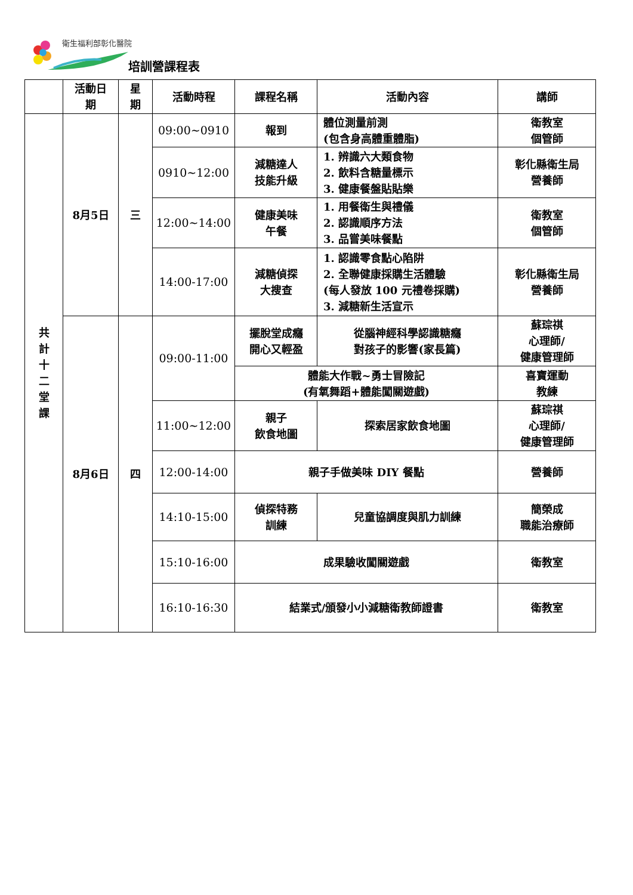衛生福利部彰化醫院
培訓營課程表
| | 活動日 期 | 星 期 | 活動時程 | 課程名稱 | 活動內容 | 講師 |
| --- | --- | --- | --- | --- | --- | --- |
| 共 計 十 二 堂 課 | 8月5日 | 三 | 09:00~0910 | 報到 | 體位測量前測 (包含身高體重體脂) | 衛教室 個管師 |
| | | | 0910~12:00 | 減糖達人 技能升級 | 1. 辨識六大類食物 2. 飲料含糖量標示 3. 健康餐盤貼貼樂 | 彰化縣衛生局 營養師 |
| | | | 12:00~14:00 | 健康美味 午餐 | 1. 用餐衛生與禮儀 2. 認識順序方法 3. 品嘗美味餐點 | 衛教室 個管師 |
| | | | 14:00-17:00 | 減糖偵探 大搜查 | 1. 認識零食點心陷阱 2. 全聯健康採購生活體驗 (每人發放 100 元禮卷採購) 3. 減糖新生活宣示 | 彰化縣衛生局 營養師 |
| | 8月6日 | 四 | 09:00-11:00 | 擺脫堂成癮 開心又輕盈 | 從腦神經科學認識糖癮 對孩子的影響(家長篇) | 蘇琮祺 心理師/ 健康管理師 |
| | | | | 體能大作戰~勇士冒險記 (有氧舞蹈+體能闖關遊戲) | | 喜寶運動 教練 |
| | | | 11:00~12:00 | 親子 飲食地圖 | 探索居家飲食地圖 | 蘇琮祺 心理師/ 健康管理師 |
| | | | 12:00-14:00 | 親子手做美味 DIY 餐點 | | 營養師 |
| | | | 14:10-15:00 | 偵探特務 訓練 | 兒童協調度與肌力訓練 | 簡榮成 職能治療師 |
| | | | 15:10-16:00 | 成果驗收闖關遊戲 | | 衛教室 |
| | | | 16:10-16:30 | 結業式/頒發小小減糖衛教師證書 | | 衛教室 |